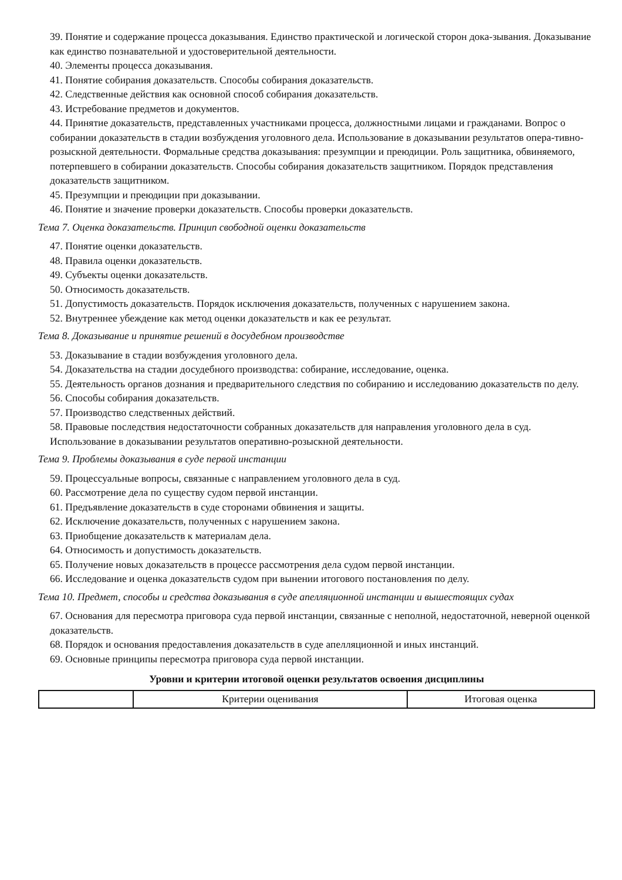39. Понятие и содержание процесса доказывания. Единство практической и логической сторон дока-зывания. Доказывание как единство познавательной и удостоверительной деятельности.
40. Элементы процесса доказывания.
41. Понятие собирания доказательств. Способы собирания доказательств.
42. Следственные действия как основной способ собирания доказательств.
43. Истребование предметов и документов.
44. Принятие доказательств, представленных участниками процесса, должностными лицами и гражданами. Вопрос о собирании доказательств в стадии возбуждения уголовного дела. Использование в доказывании результатов опера-тивно-розыскной деятельности. Формальные средства доказывания: презумпции и преюдиции. Роль защитника, обвиняемого, потерпевшего в собирании доказательств. Способы собирания доказательств защитником. Порядок представления доказательств защитником.
45. Презумпции и преюдиции при доказывании.
46. Понятие и значение проверки доказательств. Способы проверки доказательств.
Тема 7. Оценка доказательств. Принцип свободной оценки доказательств
47. Понятие оценки доказательств.
48. Правила оценки доказательств.
49. Субъекты оценки доказательств.
50. Относимость доказательств.
51. Допустимость доказательств. Порядок исключения доказательств, полученных с нарушением закона.
52. Внутреннее убеждение как метод оценки доказательств и как ее результат.
Тема 8. Доказывание и принятие решений в досудебном производстве
53. Доказывание в стадии возбуждения уголовного дела.
54. Доказательства на стадии досудебного производства: собирание, исследование, оценка.
55. Деятельность органов дознания и предварительного следствия по собиранию и исследованию доказательств по делу.
56. Способы собирания доказательств.
57. Производство следственных действий.
58. Правовые последствия недостаточности собранных доказательств для направления уголовного дела в суд. Использование в доказывании результатов оперативно-розыскной деятельности.
Тема 9. Проблемы доказывания в суде первой инстанции
59. Процессуальные вопросы, связанные с направлением уголовного дела в суд.
60. Рассмотрение дела по существу судом первой инстанции.
61. Предъявление доказательств в суде сторонами обвинения и защиты.
62. Исключение доказательств, полученных с нарушением закона.
63. Приобщение доказательств к материалам дела.
64. Относимость и допустимость доказательств.
65. Получение новых доказательств в процессе рассмотрения дела судом первой инстанции.
66. Исследование и оценка доказательств судом при вынении итогового постановления по делу.
Тема 10. Предмет, способы и средства доказывания в суде апелляционной инстанции и вышестоящих судах
67. Основания для пересмотра приговора суда первой инстанции, связанные с неполной, недостаточной, неверной оценкой доказательств.
68. Порядок и основания предоставления доказательств в суде апелляционной и иных инстанций.
69. Основные принципы пересмотра приговора суда первой инстанции.
Уровни и критерии итоговой оценки результатов освоения дисциплины
| | Критерии оценивания | Итоговая оценка |